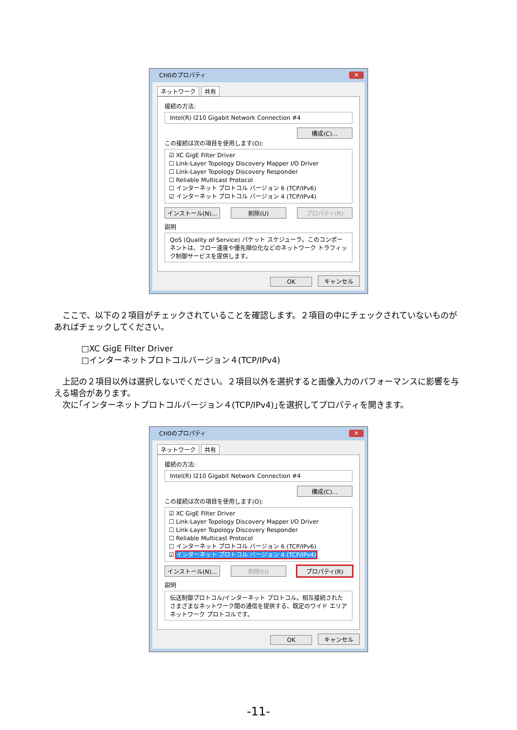CH0のプロパティ ✕
ネットワーク 共有
接続の方法:
Intel(R) I210 Gigabit Network Connection #4
構成(C)...
この接続は次の項目を使用します(O):
☑ XC GigE Filter Driver
☐ Link-Layer Topology Discovery Mapper I/O Driver
☐ Link-Layer Topology Discovery Responder
☐ Reliable Multicast Protocol
☐ インターネット プロトコル バージョン 6 (TCP/IPv6)
☑ インターネット プロトコル バージョン 4 (TCP/IPv4)
インストール(N)... 削除(U) プロパティ(R)
説明
QoS (Quality of Service) パケット スケジューラ。このコンポーネントは、フロー速度や優先順位化などのネットワーク トラフィック制御サービスを提供します。
OK キャンセル
　ここで、以下の２項目がチェックされていることを確認します。２項目の中にチェックされていないものがあればチェックしてください。
□XC GigE Filter Driver
□インターネットプロトコルバージョン４(TCP/IPv4)
　上記の２項目以外は選択しないでください。２項目以外を選択すると画像入力のパフォーマンスに影響を与える場合があります。
　次に｢インターネットプロトコルバージョン４(TCP/IPv4)｣を選択してプロパティを開きます。
CH0のプロパティ ✕
ネットワーク 共有
接続の方法:
Intel(R) I210 Gigabit Network Connection #4
構成(C)...
この接続は次の項目を使用します(O):
☑ XC GigE Filter Driver
☐ Link-Layer Topology Discovery Mapper I/O Driver
☐ Link-Layer Topology Discovery Responder
☐ Reliable Multicast Protocol
☐ インターネット プロトコル バージョン 6 (TCP/IPv6)
☑ インターネット プロトコル バージョン 4 (TCP/IPv4)
インストール(N)... 削除(U) プロパティ(R)
説明
伝送制御プロトコル/インターネット プロトコル。相互接続されたさまざまなネットワーク間の通信を提供する、既定のワイド エリア ネットワーク プロトコルです。
OK キャンセル
-11-